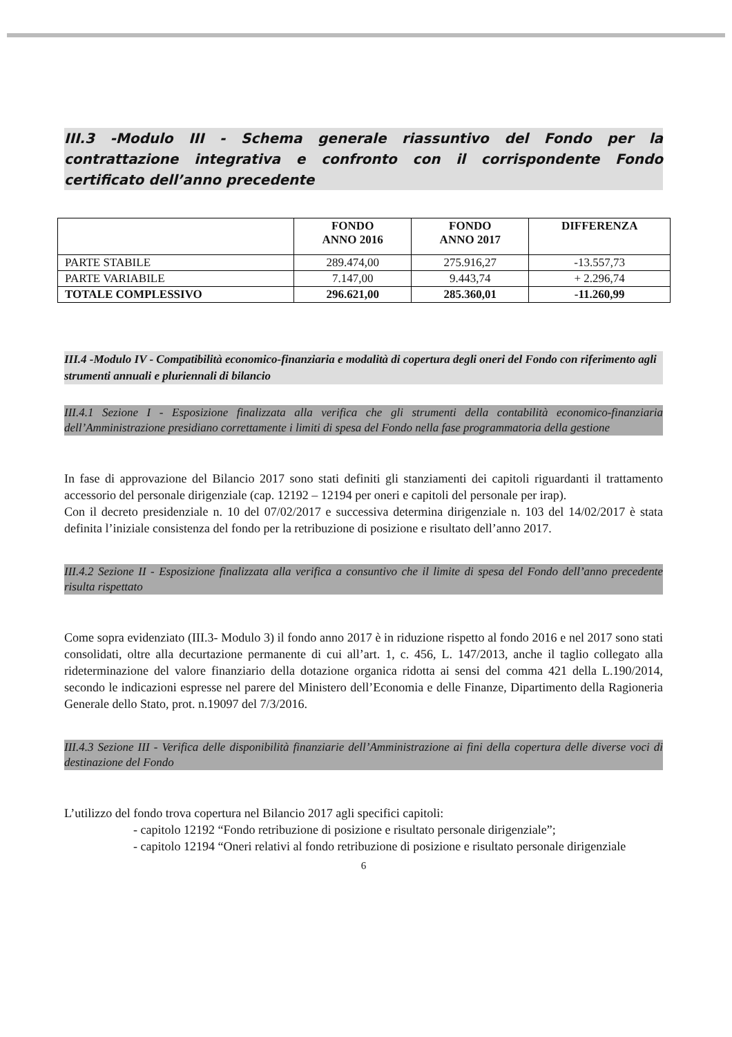III.3 -Modulo III - Schema generale riassuntivo del Fondo per la contrattazione integrativa e confronto con il corrispondente Fondo certificato dell’anno precedente
| | FONDO ANNO 2016 | FONDO ANNO 2017 | DIFFERENZA |
| --- | --- | --- | --- |
| PARTE STABILE | 289.474,00 | 275.916,27 | -13.557,73 |
| PARTE VARIABILE | 7.147,00 | 9.443,74 | + 2.296,74 |
| TOTALE COMPLESSIVO | 296.621,00 | 285.360,01 | -11.260,99 |
III.4 -Modulo IV - Compatibilità economico-finanziaria e modalità di copertura degli oneri del Fondo con riferimento agli strumenti annuali e pluriennali di bilancio
III.4.1 Sezione I - Esposizione finalizzata alla verifica che gli strumenti della contabilità economico-finanziaria dell’Amministrazione presidiano correttamente i limiti di spesa del Fondo nella fase programmatoria della gestione
In fase di approvazione del Bilancio 2017 sono stati definiti gli stanziamenti dei capitoli riguardanti il trattamento accessorio del personale dirigenziale (cap. 12192 – 12194 per oneri e capitoli del personale per irap).
Con il decreto presidenziale n. 10 del 07/02/2017 e successiva determina dirigenziale n. 103 del 14/02/2017 è stata definita l’iniziale consistenza del fondo per la retribuzione di posizione e risultato dell’anno 2017.
III.4.2 Sezione II - Esposizione finalizzata alla verifica a consuntivo che il limite di spesa del Fondo dell’anno precedente risulta rispettato
Come sopra evidenziato (III.3- Modulo 3) il fondo anno 2017 è in riduzione rispetto al fondo 2016 e nel 2017 sono stati consolidati, oltre alla decurtazione permanente di cui all’art. 1, c. 456, L. 147/2013, anche il taglio collegato alla rideterminazione del valore finanziario della dotazione organica ridotta ai sensi del comma 421 della L.190/2014, secondo le indicazioni espresse nel parere del Ministero dell’Economia e delle Finanze, Dipartimento della Ragioneria Generale dello Stato, prot. n.19097 del 7/3/2016.
III.4.3 Sezione III - Verifica delle disponibilità finanziarie dell’Amministrazione ai fini della copertura delle diverse voci di destinazione del Fondo
L’utilizzo del fondo trova copertura nel Bilancio 2017 agli specifici capitoli:
- capitolo 12192 “Fondo retribuzione di posizione e risultato personale dirigenziale”;
- capitolo 12194 “Oneri relativi al fondo retribuzione di posizione e risultato personale dirigenziale
6